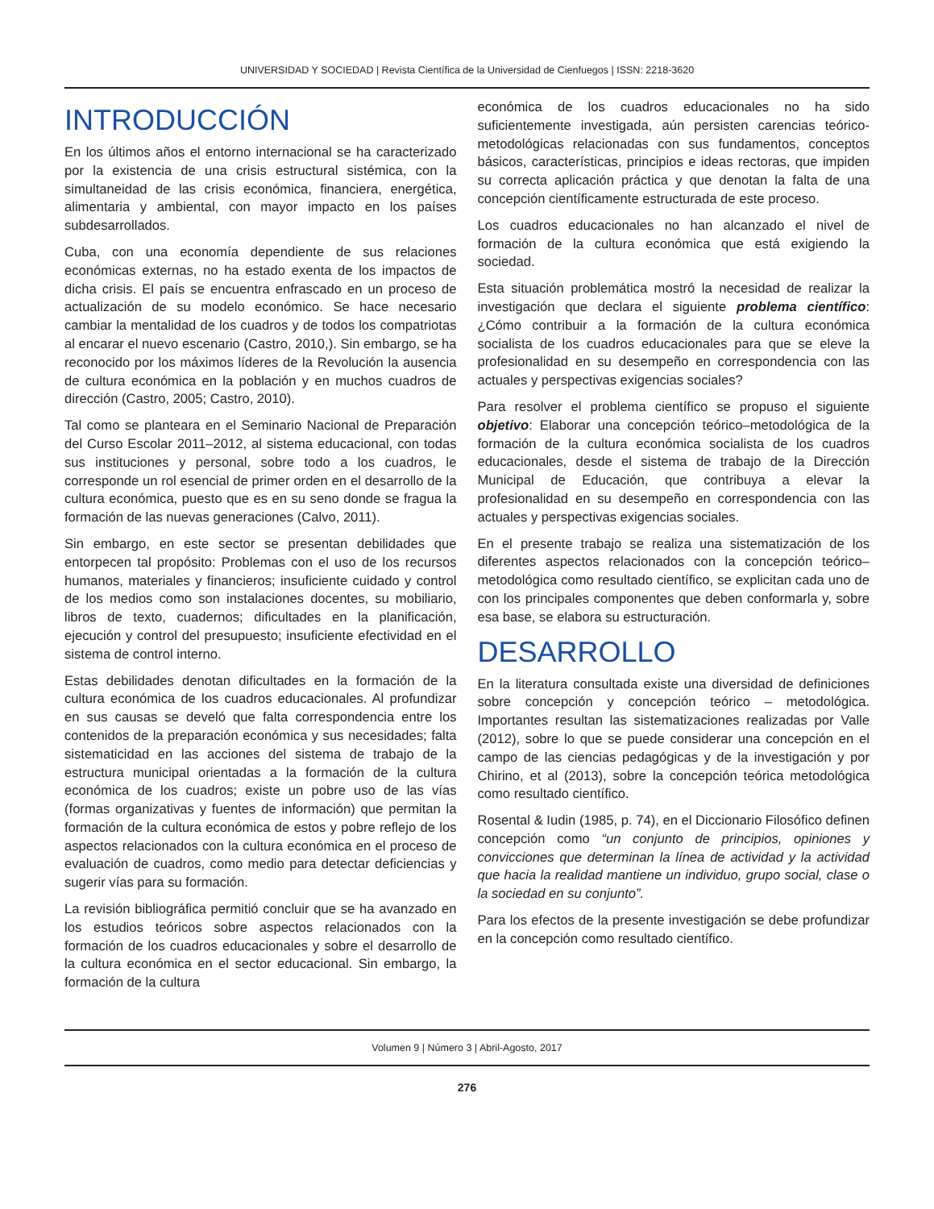UNIVERSIDAD Y SOCIEDAD | Revista Científica de la Universidad de Cienfuegos | ISSN: 2218-3620
INTRODUCCIÓN
En los últimos años el entorno internacional se ha caracterizado por la existencia de una crisis estructural sistémica, con la simultaneidad de las crisis económica, financiera, energética, alimentaria y ambiental, con mayor impacto en los países subdesarrollados.
Cuba, con una economía dependiente de sus relaciones económicas externas, no ha estado exenta de los impactos de dicha crisis. El país se encuentra enfrascado en un proceso de actualización de su modelo económico. Se hace necesario cambiar la mentalidad de los cuadros y de todos los compatriotas al encarar el nuevo escenario (Castro, 2010,). Sin embargo, se ha reconocido por los máximos líderes de la Revolución la ausencia de cultura económica en la población y en muchos cuadros de dirección (Castro, 2005; Castro, 2010).
Tal como se planteara en el Seminario Nacional de Preparación del Curso Escolar 2011–2012, al sistema educacional, con todas sus instituciones y personal, sobre todo a los cuadros, le corresponde un rol esencial de primer orden en el desarrollo de la cultura económica, puesto que es en su seno donde se fragua la formación de las nuevas generaciones (Calvo, 2011).
Sin embargo, en este sector se presentan debilidades que entorpecen tal propósito: Problemas con el uso de los recursos humanos, materiales y financieros; insuficiente cuidado y control de los medios como son instalaciones docentes, su mobiliario, libros de texto, cuadernos; dificultades en la planificación, ejecución y control del presupuesto; insuficiente efectividad en el sistema de control interno.
Estas debilidades denotan dificultades en la formación de la cultura económica de los cuadros educacionales. Al profundizar en sus causas se develó que falta correspondencia entre los contenidos de la preparación económica y sus necesidades; falta sistematicidad en las acciones del sistema de trabajo de la estructura municipal orientadas a la formación de la cultura económica de los cuadros; existe un pobre uso de las vías (formas organizativas y fuentes de información) que permitan la formación de la cultura económica de estos y pobre reflejo de los aspectos relacionados con la cultura económica en el proceso de evaluación de cuadros, como medio para detectar deficiencias y sugerir vías para su formación.
La revisión bibliográfica permitió concluir que se ha avanzado en los estudios teóricos sobre aspectos relacionados con la formación de los cuadros educacionales y sobre el desarrollo de la cultura económica en el sector educacional. Sin embargo, la formación de la cultura
económica de los cuadros educacionales no ha sido suficientemente investigada, aún persisten carencias teórico-metodológicas relacionadas con sus fundamentos, conceptos básicos, características, principios e ideas rectoras, que impiden su correcta aplicación práctica y que denotan la falta de una concepción científicamente estructurada de este proceso.
Los cuadros educacionales no han alcanzado el nivel de formación de la cultura económica que está exigiendo la sociedad.
Esta situación problemática mostró la necesidad de realizar la investigación que declara el siguiente problema científico: ¿Cómo contribuir a la formación de la cultura económica socialista de los cuadros educacionales para que se eleve la profesionalidad en su desempeño en correspondencia con las actuales y perspectivas exigencias sociales?
Para resolver el problema científico se propuso el siguiente objetivo: Elaborar una concepción teórico–metodológica de la formación de la cultura económica socialista de los cuadros educacionales, desde el sistema de trabajo de la Dirección Municipal de Educación, que contribuya a elevar la profesionalidad en su desempeño en correspondencia con las actuales y perspectivas exigencias sociales.
En el presente trabajo se realiza una sistematización de los diferentes aspectos relacionados con la concepción teórico–metodológica como resultado científico, se explicitan cada uno de con los principales componentes que deben conformarla y, sobre esa base, se elabora su estructuración.
DESARROLLO
En la literatura consultada existe una diversidad de definiciones sobre concepción y concepción teórico – metodológica. Importantes resultan las sistematizaciones realizadas por Valle (2012), sobre lo que se puede considerar una concepción en el campo de las ciencias pedagógicas y de la investigación y por Chirino, et al (2013), sobre la concepción teórica metodológica como resultado científico.
Rosental & Iudin (1985, p. 74), en el Diccionario Filosófico definen concepción como “un conjunto de principios, opiniones y convicciones que determinan la línea de actividad y la actividad que hacia la realidad mantiene un individuo, grupo social, clase o la sociedad en su conjunto”.
Para los efectos de la presente investigación se debe profundizar en la concepción como resultado científico.
Volumen 9 | Número 3 | Abril-Agosto, 2017
276